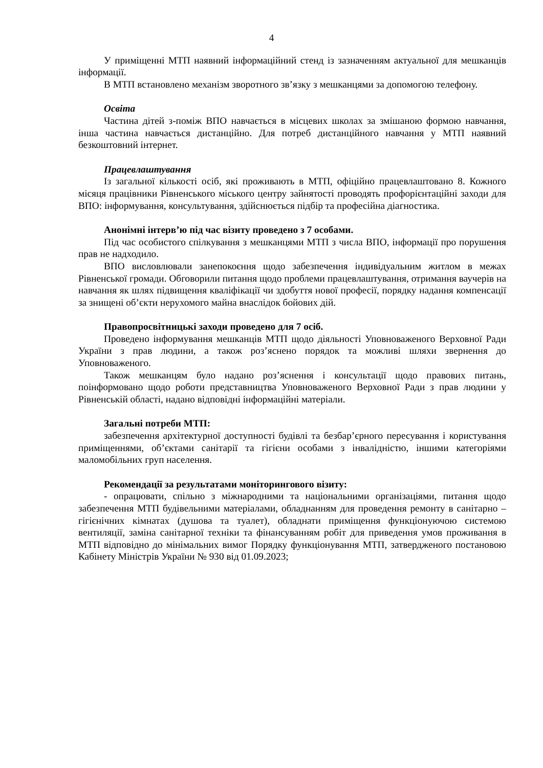4
У приміщенні МТП наявний інформаційний стенд із зазначенням актуальної для мешканців інформації.
В МТП встановлено механізм зворотного зв’язку з мешканцями за допомогою телефону.
Освіта
Частина дітей з-поміж ВПО навчається в місцевих школах за змішаною формою навчання, інша частина навчається дистанційно. Для потреб дистанційного навчання у МТП наявний безкоштовний інтернет.
Працевлаштування
Із загальної кількості осіб, які проживають в МТП, офіційно працевлаштовано 8. Кожного місяця працівники Рівненського міського центру зайнятості проводять профорієнтаційні заходи для ВПО: інформування, консультування, здійснюється підбір та професійна діагностика.
Анонімні інтерв’ю під час візиту проведено з 7 особами.
Під час особистого спілкування з мешканцями МТП з числа ВПО, інформації про порушення прав не надходило.
ВПО висловлювали занепокоєння щодо забезпечення індивідуальним житлом в межах Рівненської громади. Обговорили питання щодо проблеми працевлаштування, отримання ваучерів на навчання як шлях підвищення кваліфікації чи здобуття нової професії, порядку надання компенсації за знищені об’єкти нерухомого майна внаслідок бойових дій.
Правопросвітницькі заходи проведено для 7 осіб.
Проведено інформування мешканців МТП щодо діяльності Уповноваженого Верховної Ради України з прав людини, а також роз’яснено порядок та можливі шляхи звернення до Уповноваженого.
Також мешканцям було надано роз’яснення і консультації щодо правових питань, поінформовано щодо роботи представництва Уповноваженого Верховної Ради з прав людини у Рівненській області, надано відповідні інформаційні матеріали.
Загальні потреби МТП:
забезпечення архітектурної доступності будівлі та безбар’єрного пересування і користування приміщеннями, об’єктами санітарії та гігієни особами з інвалідністю, іншими категоріями маломобільних груп населення.
Рекомендації за результатами моніторингового візиту:
- опрацювати, спільно з міжнародними та національними організаціями, питання щодо забезпечення МТП будівельними матеріалами, обладнанням для проведення ремонту в санітарно – гігієнічних кімнатах (душова та туалет), обладнати приміщення функціонуючою системою вентиляції, заміна санітарної техніки та фінансуванням робіт для приведення умов проживання в МТП відповідно до мінімальних вимог Порядку функціонування МТП, затвердженого постановою Кабінету Міністрів України № 930 від 01.09.2023;